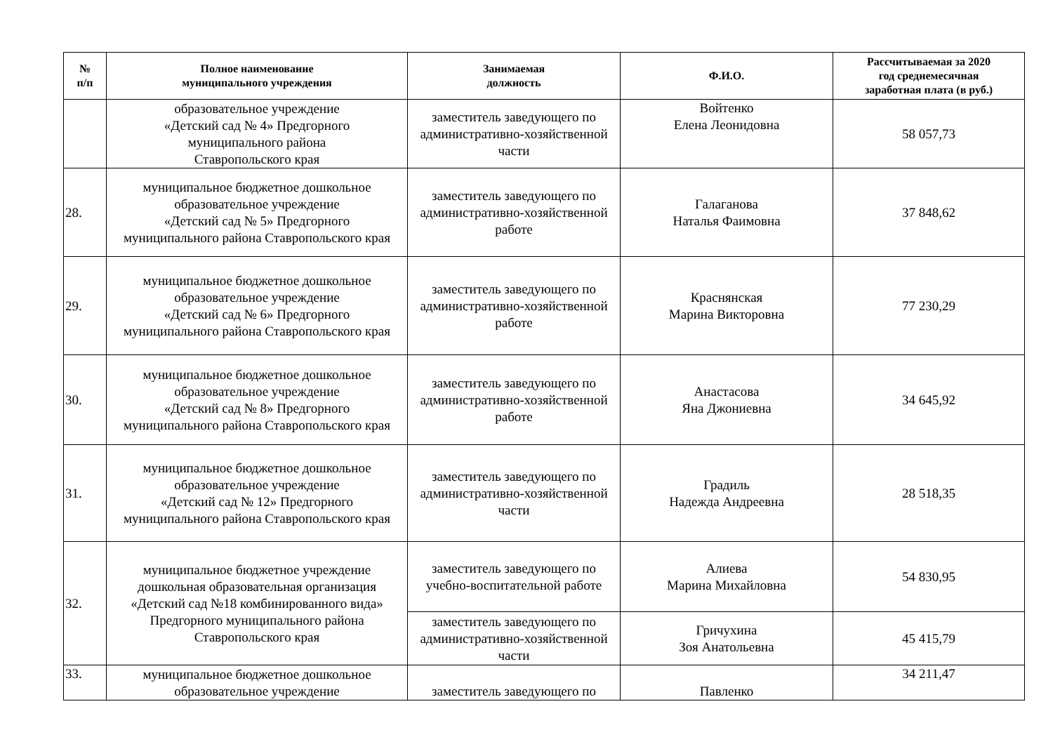| № п/п | Полное наименование муниципального учреждения | Занимаемая должность | Ф.И.О. | Рассчитываемая за 2020 год среднемесячная заработная плата (в руб.) |
| --- | --- | --- | --- | --- |
| | образовательное учреждение «Детский сад № 4» Предгорного муниципального района Ставропольского края | заместитель заведующего по административно-хозяйственной части | Войтенко Елена Леонидовна | 58 057,73 |
| 28. | муниципальное бюджетное дошкольное образовательное учреждение «Детский сад № 5» Предгорного муниципального района Ставропольского края | заместитель заведующего по административно-хозяйственной работе | Галаганова Наталья Фаимовна | 37 848,62 |
| 29. | муниципальное бюджетное дошкольное образовательное учреждение «Детский сад № 6» Предгорного муниципального района Ставропольского края | заместитель заведующего по административно-хозяйственной работе | Краснянская Марина Викторовна | 77 230,29 |
| 30. | муниципальное бюджетное дошкольное образовательное учреждение «Детский сад № 8» Предгорного муниципального района Ставропольского края | заместитель заведующего по административно-хозяйственной работе | Анастасова Яна Джониевна | 34 645,92 |
| 31. | муниципальное бюджетное дошкольное образовательное учреждение «Детский сад № 12» Предгорного муниципального района Ставропольского края | заместитель заведующего по административно-хозяйственной части | Градиль Надежда Андреевна | 28 518,35 |
| 32. | муниципальное бюджетное учреждение дошкольная образовательная организация «Детский сад №18 комбинированного вида» Предгорного муниципального района Ставропольского края | заместитель заведующего по учебно-воспитательной работе | Алиева Марина Михайловна | 54 830,95 |
| | | заместитель заведующего по административно-хозяйственной части | Гричухина Зоя Анатольевна | 45 415,79 |
| 33. | муниципальное бюджетное дошкольное образовательное учреждение | заместитель заведующего по | Павленко | 34 211,47 |